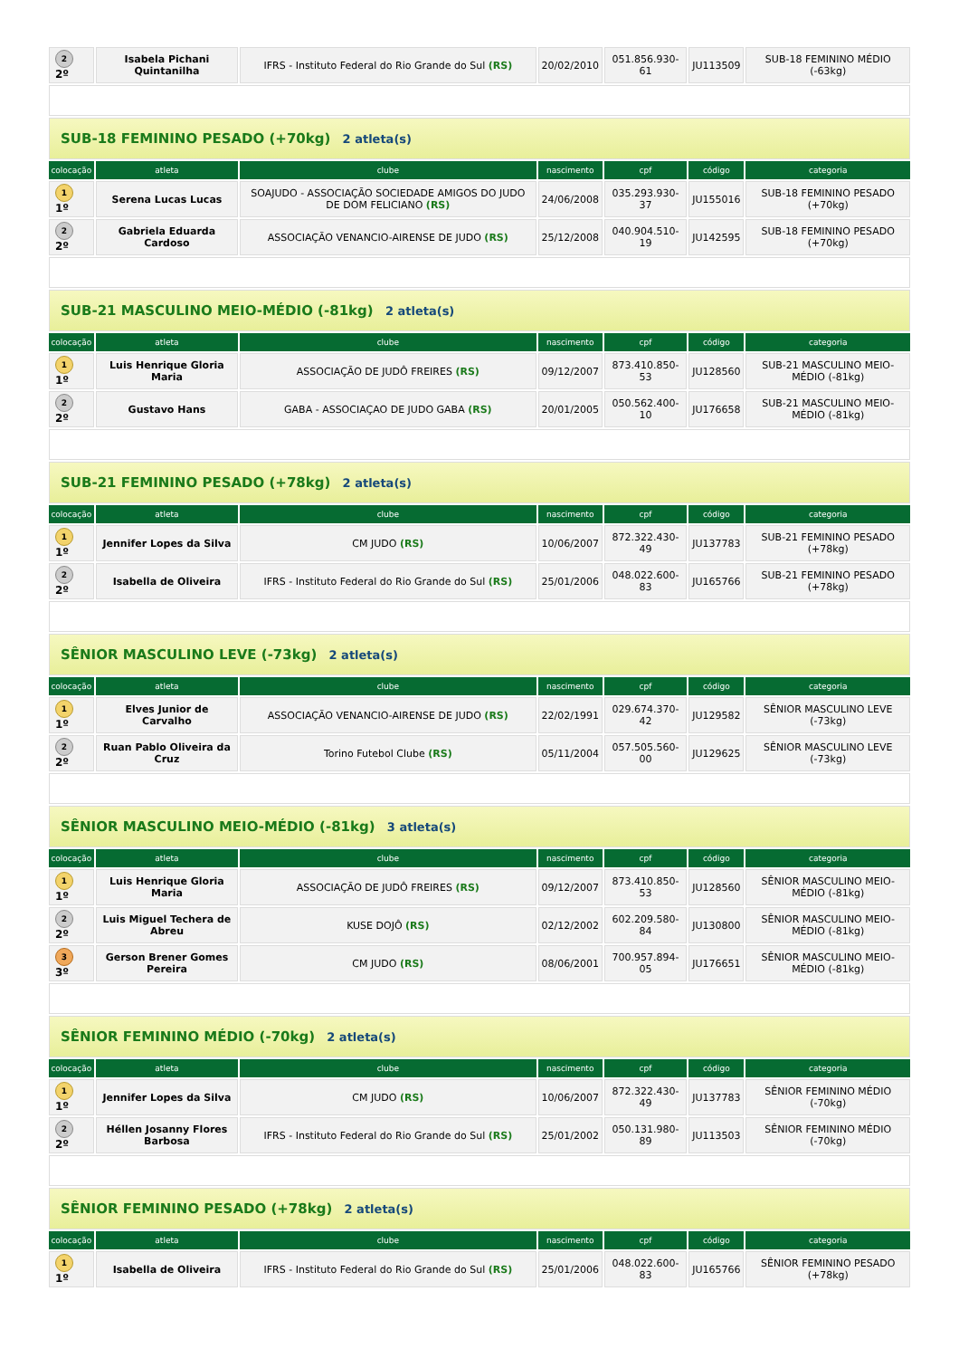| 2 2º | Isabela Pichani Quintanilha | IFRS - Instituto Federal do Rio Grande do Sul (RS) | 20/02/2010 | 051.856.930-61 | JU113509 | SUB-18 FEMININO MÉDIO (-63kg) |
| SUB-18 FEMININO PESADO (+70kg) 2 atleta(s) | | | | | | |
| colocação | atleta | clube | nascimento | cpf | código | categoria |
| 1 1º | Serena Lucas Lucas | SOAJUDO - ASSOCIAÇÃO SOCIEDADE AMIGOS DO JUDO DE DOM FELICIANO (RS) | 24/06/2008 | 035.293.930-37 | JU155016 | SUB-18 FEMININO PESADO (+70kg) |
| 2 2º | Gabriela Eduarda Cardoso | ASSOCIAÇÃO VENANCIO-AIRENSE DE JUDO (RS) | 25/12/2008 | 040.904.510-19 | JU142595 | SUB-18 FEMININO PESADO (+70kg) |
| SUB-21 MASCULINO MEIO-MÉDIO (-81kg) 2 atleta(s) | | | | | | |
| colocação | atleta | clube | nascimento | cpf | código | categoria |
| 1 1º | Luis Henrique Gloria Maria | ASSOCIAÇÃO DE JUDÔ FREIRES (RS) | 09/12/2007 | 873.410.850-53 | JU128560 | SUB-21 MASCULINO MEIO-MÉDIO (-81kg) |
| 2 2º | Gustavo Hans | GABA - ASSOCIAÇAO DE JUDO GABA (RS) | 20/01/2005 | 050.562.400-10 | JU176658 | SUB-21 MASCULINO MEIO-MÉDIO (-81kg) |
| SUB-21 FEMININO PESADO (+78kg) 2 atleta(s) | | | | | | |
| colocação | atleta | clube | nascimento | cpf | código | categoria |
| 1 1º | Jennifer Lopes da Silva | CM JUDO (RS) | 10/06/2007 | 872.322.430-49 | JU137783 | SUB-21 FEMININO PESADO (+78kg) |
| 2 2º | Isabella de Oliveira | IFRS - Instituto Federal do Rio Grande do Sul (RS) | 25/01/2006 | 048.022.600-83 | JU165766 | SUB-21 FEMININO PESADO (+78kg) |
| SÊNIOR MASCULINO LEVE (-73kg) 2 atleta(s) | | | | | | |
| colocação | atleta | clube | nascimento | cpf | código | categoria |
| 1 1º | Elves Junior de Carvalho | ASSOCIAÇÃO VENANCIO-AIRENSE DE JUDO (RS) | 22/02/1991 | 029.674.370-42 | JU129582 | SÊNIOR MASCULINO LEVE (-73kg) |
| 2 2º | Ruan Pablo Oliveira da Cruz | Torino Futebol Clube (RS) | 05/11/2004 | 057.505.560-00 | JU129625 | SÊNIOR MASCULINO LEVE (-73kg) |
| SÊNIOR MASCULINO MEIO-MÉDIO (-81kg) 3 atleta(s) | | | | | | |
| colocação | atleta | clube | nascimento | cpf | código | categoria |
| 1 1º | Luis Henrique Gloria Maria | ASSOCIAÇÃO DE JUDÔ FREIRES (RS) | 09/12/2007 | 873.410.850-53 | JU128560 | SÊNIOR MASCULINO MEIO-MÉDIO (-81kg) |
| 2 2º | Luis Miguel Techera de Abreu | KUSE DOJÔ (RS) | 02/12/2002 | 602.209.580-84 | JU130800 | SÊNIOR MASCULINO MEIO-MÉDIO (-81kg) |
| 3 3º | Gerson Brener Gomes Pereira | CM JUDO (RS) | 08/06/2001 | 700.957.894-05 | JU176651 | SÊNIOR MASCULINO MEIO-MÉDIO (-81kg) |
| SÊNIOR FEMININO MÉDIO (-70kg) 2 atleta(s) | | | | | | |
| colocação | atleta | clube | nascimento | cpf | código | categoria |
| 1 1º | Jennifer Lopes da Silva | CM JUDO (RS) | 10/06/2007 | 872.322.430-49 | JU137783 | SÊNIOR FEMININO MÉDIO (-70kg) |
| 2 2º | Héllen Josanny Flores Barbosa | IFRS - Instituto Federal do Rio Grande do Sul (RS) | 25/01/2002 | 050.131.980-89 | JU113503 | SÊNIOR FEMININO MÉDIO (-70kg) |
| SÊNIOR FEMININO PESADO (+78kg) 2 atleta(s) | | | | | | |
| colocação | atleta | clube | nascimento | cpf | código | categoria |
| 1 1º | Isabella de Oliveira | IFRS - Instituto Federal do Rio Grande do Sul (RS) | 25/01/2006 | 048.022.600-83 | JU165766 | SÊNIOR FEMININO PESADO (+78kg) |